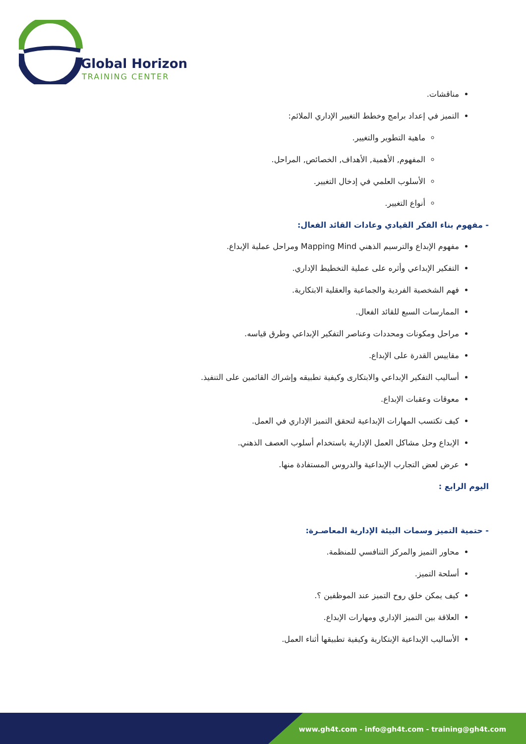Global Horizon
TRAINING CENTER
مناقشات.
التميز في إعداد برامج وخطط التغيير الإداري الملائم:
ماهية التطوير والتغيير.
المفهوم, الأهمية, الأهداف, الخصائص, المراحل.
الأسلوب العلمي في إدخال التغيير.
أنواع التغيير.
- مفهوم بناء الفكر القيادي وعادات القائد الفعال:
مفهوم الإبداع والترسيم الذهني Mapping Mind ومراحل عملية الإبداع.
التفكير الإبداعي وأثره على عملية التخطيط الإداري.
فهم الشخصية الفردية والجماعية والعقلية الابتكارية.
الممارسات السبع للقائد الفعال.
مراحل ومكونات ومحددات وعناصر التفكير الإبداعي وطرق قياسه.
مقاييس القدرة على الإبداع.
أساليب التفكير الإبداعي والابتكارى وكيفية تطبيقه وإشراك القائمين على التنفيذ.
معوقات وعقبات الإبداع.
كيف تكتسب المهارات الإبداعية لتحقق التميز الإداري في العمل.
الإبداع وحل مشاكل العمل الإدارية باستخدام أسلوب العصف الذهني.
عرض لعض التجارب الإبداعية والدروس المستفادة منها.
اليوم الرابع :
- حتمية التميز وسمات البيئة الإدارية المعاصـرة:
محاور التميز والمركز التنافسي للمنظمة.
أسلحة التميز.
كيف يمكن خلق روح التميز عند الموظفين ؟.
العلاقة بين التميز الإداري ومهارات الإبداع.
الأساليب الإبداعية الإبتكارية وكيفية تطبيقها أثناء العمل.
www.gh4t.com - info@gh4t.com - training@gh4t.com